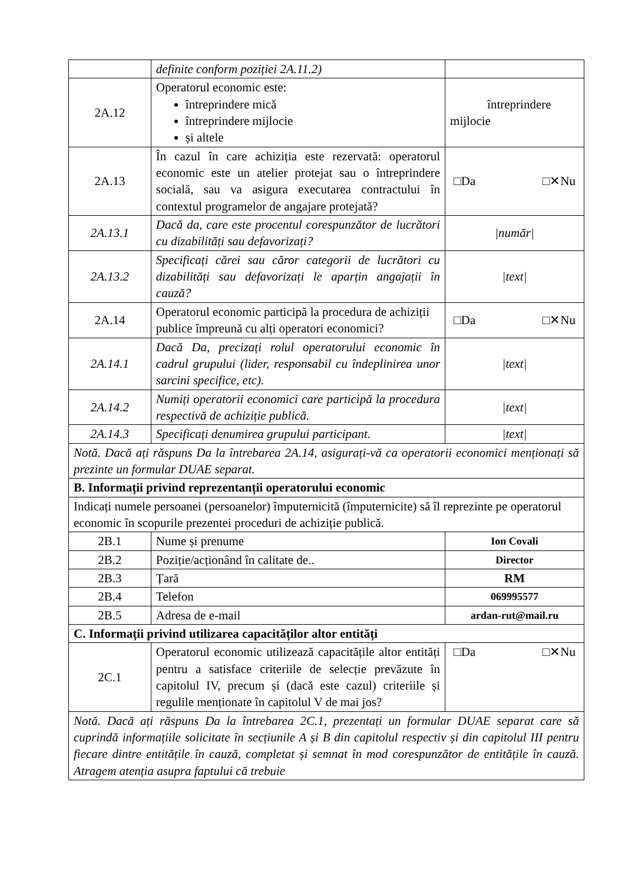| | definite conform poziției 2A.11.2) | |
| 2A.12 | Operatorul economic este: întreprindere mică întreprindere mijlocie și altele | întreprindere mijlocie |
| 2A.13 | În cazul în care achiziția este rezervată: operatorul economic este un atelier protejat sau o întreprindere socială, sau va asigura executarea contractului în contextul programelor de angajare protejată? | □Da □✕Nu |
| 2A.13.1 | Dacă da, care este procentul corespunzător de lucrători cu dizabilități sau defavorizați? | /număr/ |
| 2A.13.2 | Specificați cărei sau căror categorii de lucrători cu dizabilități sau defavorizați le aparțin angajații în cauză? | /text/ |
| 2A.14 | Operatorul economic participă la procedura de achiziții publice împreună cu alți operatori economici? | □Da □✕Nu |
| 2A.14.1 | Dacă Da, precizați rolul operatorului economic în cadrul grupului (lider, responsabil cu îndeplinirea unor sarcini specifice, etc). | /text/ |
| 2A.14.2 | Numiți operatorii economici care participă la procedura respectivă de achiziție publică. | /text/ |
| 2A.14.3 | Specificați denumirea grupului participant. | /text/ |
| Notă. Dacă ați răspuns Da la întrebarea 2A.14, asigurați-vă ca operatorii economici menționați să prezinte un formular DUAE separat. | | |
| B. Informații privind reprezentanții operatorului economic | | |
| Indicați numele persoanei (persoanelor) împuternicită (împuternicite) să îl reprezinte pe operatorul economic în scopurile prezentei proceduri de achiziție publică. | | |
| 2B.1 | Nume și prenume | Ion Covali |
| 2B.2 | Poziție/acționând în calitate de.. | Director |
| 2B.3 | Țară | RM |
| 2B.4 | Telefon | 069995577 |
| 2B.5 | Adresa de e-mail | ardan-rut@mail.ru |
| C. Informații privind utilizarea capacităților altor entități | | |
| 2C.1 | Operatorul economic utilizează capacitățile altor entități pentru a satisface criteriile de selecție prevăzute în capitolul IV, precum și (dacă este cazul) criteriile și regulile menționate în capitolul V de mai jos? | □Da □✕Nu |
| Notă. Dacă ați răspuns Da la întrebarea 2C.1, prezentați un formular DUAE separat care să cuprindă informațiile solicitate în secțiunile A și B din capitolul respectiv și din capitolul III pentru fiecare dintre entitățile în cauză, completat și semnat în mod corespunzător de entitățile în cauză. Atragem atenția asupra faptului că trebuie | | |